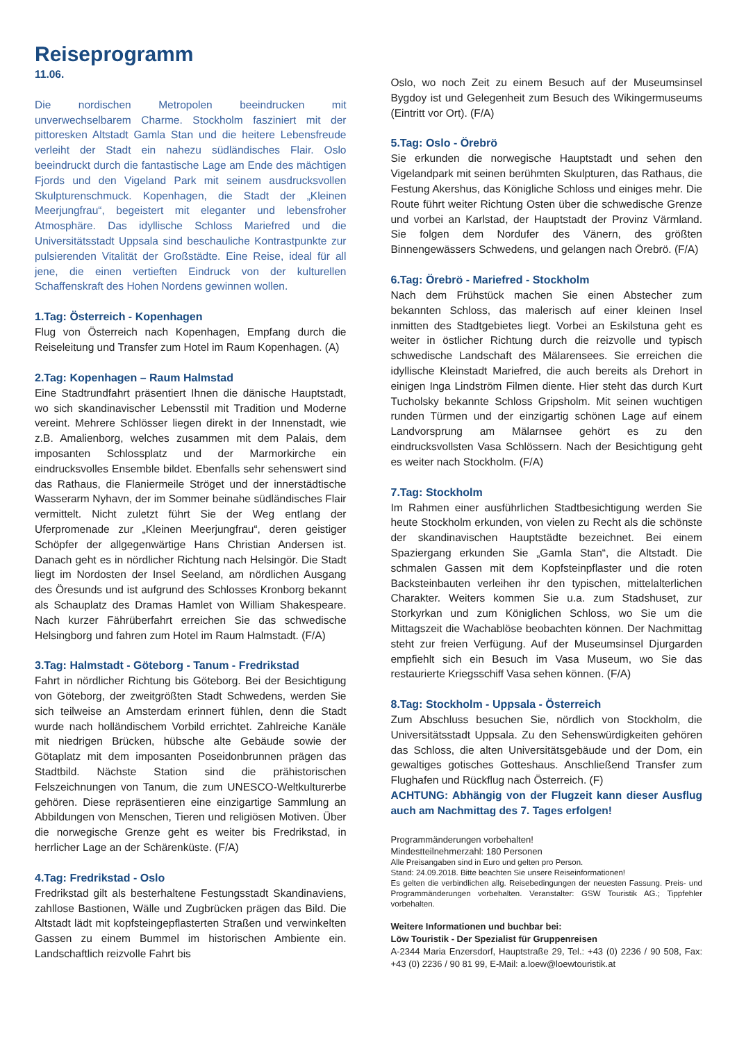Reiseprogramm
11.06.
Die nordischen Metropolen beeindrucken mit unverwechselbarem Charme. Stockholm fasziniert mit der pittoresken Altstadt Gamla Stan und die heitere Lebensfreude verleiht der Stadt ein nahezu südländisches Flair. Oslo beeindruckt durch die fantastische Lage am Ende des mächtigen Fjords und den Vigeland Park mit seinem ausdrucksvollen Skulpturenschmuck. Kopenhagen, die Stadt der „Kleinen Meerjungfrau“, begeistert mit eleganter und lebensfroher Atmosphäre. Das idyllische Schloss Mariefred und die Universitätsstadt Uppsala sind beschauliche Kontrastpunkte zur pulsierenden Vitalität der Großstädte. Eine Reise, ideal für all jene, die einen vertieften Eindruck von der kulturellen Schaffenskraft des Hohen Nordens gewinnen wollen.
1.Tag: Österreich - Kopenhagen
Flug von Österreich nach Kopenhagen, Empfang durch die Reiseleitung und Transfer zum Hotel im Raum Kopenhagen. (A)
2.Tag: Kopenhagen – Raum Halmstad
Eine Stadtrundfahrt präsentiert Ihnen die dänische Hauptstadt, wo sich skandinavischer Lebensstil mit Tradition und Moderne vereint. Mehrere Schlösser liegen direkt in der Innenstadt, wie z.B. Amalienborg, welches zusammen mit dem Palais, dem imposanten Schlossplatz und der Marmorkirche ein eindrucksvolles Ensemble bildet. Ebenfalls sehr sehenswert sind das Rathaus, die Flaniermeile Ströget und der innerstädtische Wasserarm Nyhavn, der im Sommer beinahe südländisches Flair vermittelt. Nicht zuletzt führt Sie der Weg entlang der Uferpromenade zur „Kleinen Meerjungfrau“, deren geistiger Schöpfer der allgegenwärtige Hans Christian Andersen ist. Danach geht es in nördlicher Richtung nach Helsingör. Die Stadt liegt im Nordosten der Insel Seeland, am nördlichen Ausgang des Öresunds und ist aufgrund des Schlosses Kronborg bekannt als Schauplatz des Dramas Hamlet von William Shakespeare. Nach kurzer Fähr­überfahrt erreichen Sie das schwedische Helsingborg und fahren zum Hotel im Raum Halmstadt. (F/A)
3.Tag: Halmstadt - Göteborg - Tanum - Fredrikstad
Fahrt in nördlicher Richtung bis Göteborg. Bei der Besichtigung von Göteborg, der zweitgrößten Stadt Schwedens, werden Sie sich teilweise an Amsterdam erinnert fühlen, denn die Stadt wurde nach holländischem Vorbild errichtet. Zahlreiche Kanäle mit niedrigen Brücken, hübsche alte Gebäude sowie der Götaplatz mit dem imposanten Poseidonbrunnen prägen das Stadtbild. Nächste Station sind die prähistorischen Felszeichnungen von Tanum, die zum UNESCO-Weltkulturerbe gehören. Diese repräsentieren eine einzigartige Sammlung an Abbildungen von Menschen, Tieren und religiösen Motiven. Über die norwegische Grenze geht es weiter bis Fredrikstad, in herrlicher Lage an der Schärenküste. (F/A)
4.Tag: Fredrikstad - Oslo
Fredrikstad gilt als besterhaltene Festungsstadt Skandinaviens, zahllose Bastionen, Wälle und Zugbrücken prägen das Bild. Die Altstadt lädt mit kopfsteingepflasterten Straßen und verwinkelten Gassen zu einem Bummel im historischen Ambiente ein. Landschaftlich reizvolle Fahrt bis
Oslo, wo noch Zeit zu einem Besuch auf der Museumsinsel Bygdoy ist und Gelegenheit zum Besuch des Wikingermuseums (Eintritt vor Ort). (F/A)
5.Tag: Oslo - Örebrö
Sie erkunden die norwegische Hauptstadt und sehen den Vigelandpark mit seinen berühmten Skulpturen, das Rathaus, die Festung Akershus, das Königliche Schloss und einiges mehr. Die Route führt weiter Richtung Osten über die schwedische Grenze und vorbei an Karlstad, der Hauptstadt der Provinz Värmland. Sie folgen dem Nordufer des Vänern, des größten Binnengewässers Schwedens, und gelangen nach Örebrö. (F/A)
6.Tag: Örebrö - Mariefred - Stockholm
Nach dem Frühstück machen Sie einen Abstecher zum bekannten Schloss, das malerisch auf einer kleinen Insel inmitten des Stadtgebietes liegt. Vorbei an Eskilstuna geht es weiter in östlicher Richtung durch die reizvolle und typisch schwedische Landschaft des Mälarensees. Sie erreichen die idyllische Kleinstadt Mariefred, die auch bereits als Drehort in einigen Inga Lindström Filmen diente. Hier steht das durch Kurt Tucholsky bekannte Schloss Gripsholm. Mit seinen wuchtigen runden Türmen und der einzigartig schönen Lage auf einem Landvorsprung am Mälarnsee gehört es zu den eindrucksvollsten Vasa Schlössern. Nach der Besichtigung geht es weiter nach Stockholm. (F/A)
7.Tag: Stockholm
Im Rahmen einer ausführlichen Stadtbesichtigung werden Sie heute Stockholm erkunden, von vielen zu Recht als die schönste der skandinavischen Hauptstädte bezeichnet. Bei einem Spaziergang erkunden Sie „Gamla Stan“, die Altstadt. Die schmalen Gassen mit dem Kopfsteinpflaster und die roten Backsteinbauten verleihen ihr den typischen, mittelalterlichen Charakter. Weiters kommen Sie u.a. zum Stadshuset, zur Storkyrkan und zum Königlichen Schloss, wo Sie um die Mittagszeit die Wachablöse beobachten können. Der Nachmittag steht zur freien Verfügung. Auf der Museumsinsel Djurgarden empfiehlt sich ein Besuch im Vasa Museum, wo Sie das restaurierte Kriegsschiff Vasa sehen können. (F/A)
8.Tag: Stockholm - Uppsala - Österreich
Zum Abschluss besuchen Sie, nördlich von Stockholm, die Universitätsstadt Uppsala. Zu den Sehenswürdigkeiten gehören das Schloss, die alten Universitätsgebäude und der Dom, ein gewaltiges gotisches Gotteshaus. Anschließend Transfer zum Flughafen und Rückflug nach Österreich. (F)
ACHTUNG: Abhängig von der Flugzeit kann dieser Ausflug auch am Nachmittag des 7. Tages erfolgen!
Programmänderungen vorbehalten!
Mindestteilnehmerzahl: 180 Personen
Alle Preisangaben sind in Euro und gelten pro Person.
Stand: 24.09.2018. Bitte beachten Sie unsere Reiseinformationen!
Es gelten die verbindlichen allg. Reisebedingungen der neuesten Fassung. Preis- und Programmänderungen vorbehalten. Veranstalter: GSW Touristik AG.; Tippfehler vorbehalten.
Weitere Informationen und buchbar bei:
Löw Touristik - Der Spezialist für Gruppenreisen
A-2344 Maria Enzersdorf, Hauptstraße 29, Tel.: +43 (0) 2236 / 90 508, Fax: +43 (0) 2236 / 90 81 99, E-Mail: a.loew@loewtouristik.at